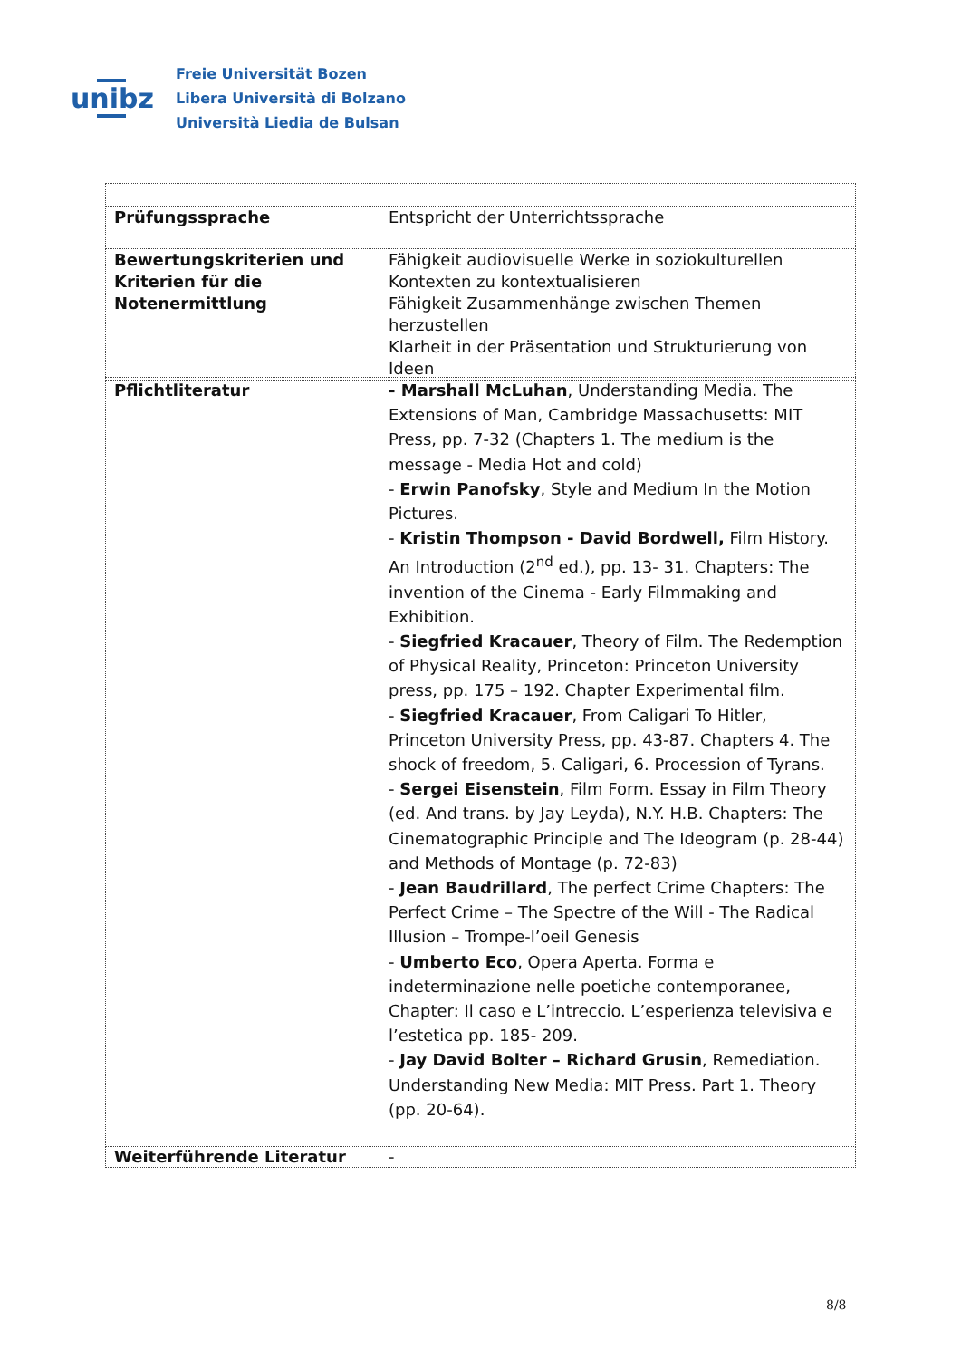unibz
Freie Universität Bozen
Libera Università di Bolzano
Università Liedia de Bulsan
| Prüfungssprache | Entspricht der Unterrichtssprache |
| Bewertungskriterien und Kriterien für die Notenermittlung | Fähigkeit audiovisuelle Werke in soziokulturellen Kontexten zu kontextualisieren Fähigkeit Zusammenhänge zwischen Themen herzustellen Klarheit in der Präsentation und Strukturierung von Ideen |
| Pflichtliteratur | - Marshall McLuhan , Understanding Media. The Extensions of Man, Cambridge Massachusetts: MIT Press, pp. 7-32 (Chapters 1. The medium is the message - Media Hot and cold) - Erwin Panofsky , Style and Medium In the Motion Pictures. - Kristin Thompson - David Bordwell, Film History. An Introduction (2<sup>nd</sup> ed.), pp. 13- 31. Chapters: The invention of the Cinema - Early Filmmaking and Exhibition. - Siegfried Kracauer , Theory of Film. The Redemption of Physical Reality, Princeton: Princeton University press, pp. 175 – 192. Chapter Experimental film. - Siegfried Kracauer , From Caligari To Hitler, Princeton University Press, pp. 43-87. Chapters 4. The shock of freedom, 5. Caligari, 6. Procession of Tyrans. - Sergei Eisenstein , Film Form. Essay in Film Theory (ed. And trans. by Jay Leyda), N.Y. H.B. Chapters: The Cinematographic Principle and The Ideogram (p. 28-44) and Methods of Montage (p. 72-83) - Jean Baudrillard , The perfect Crime Chapters: The Perfect Crime – The Spectre of the Will - The Radical Illusion – Trompe-l’oeil Genesis - Umberto Eco , Opera Aperta. Forma e indeterminazione nelle poetiche contemporanee, Chapter: Il caso e L’intreccio. L’esperienza televisiva e l’estetica pp. 185- 209. - Jay David Bolter – Richard Grusin , Remediation. Understanding New Media: MIT Press. Part 1. Theory (pp. 20-64). |
| Weiterführende Literatur | - |
8/8